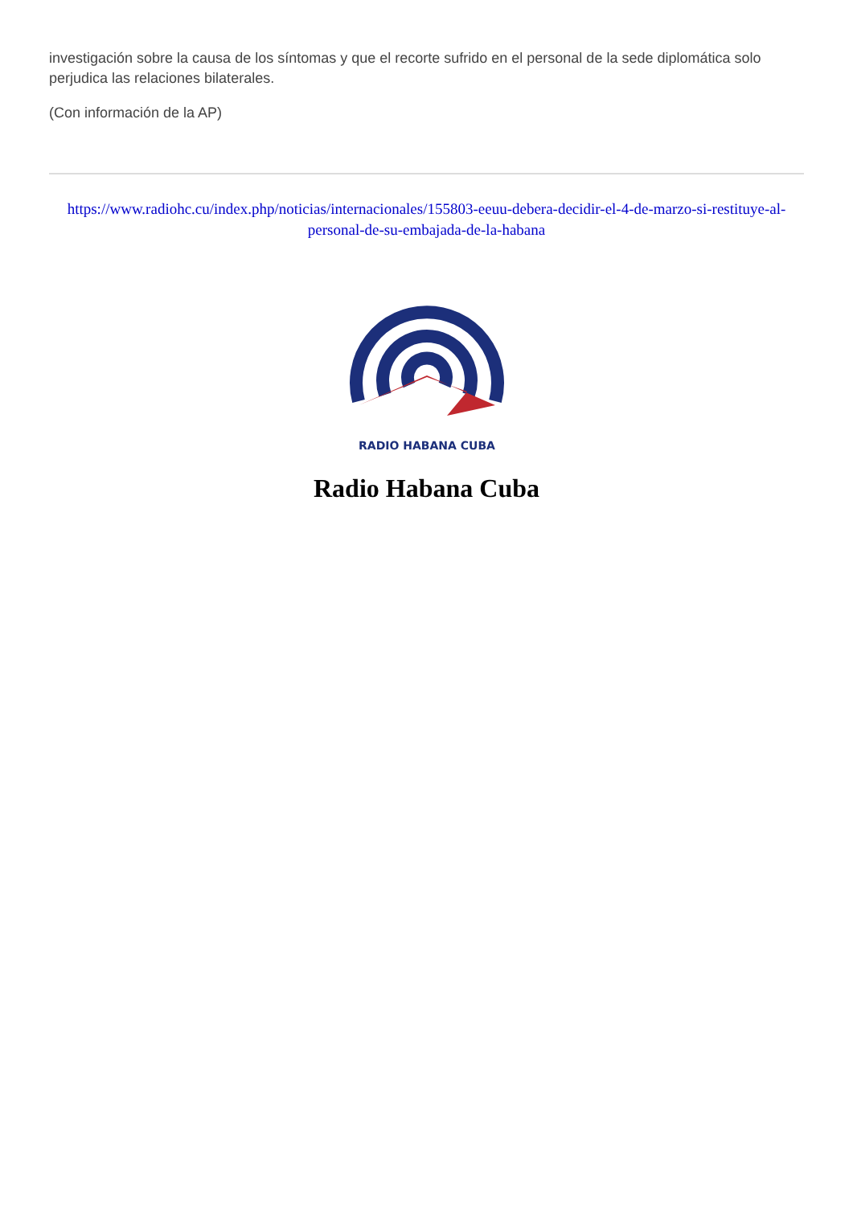investigación sobre la causa de los síntomas y que el recorte sufrido en el personal de la sede diplomática solo perjudica las relaciones bilaterales.
(Con información de la AP)
https://www.radiohc.cu/index.php/noticias/internacionales/155803-eeuu-debera-decidir-el-4-de-marzo-si-restituye-al-personal-de-su-embajada-de-la-habana
RADIO HABANA CUBA
Radio Habana Cuba